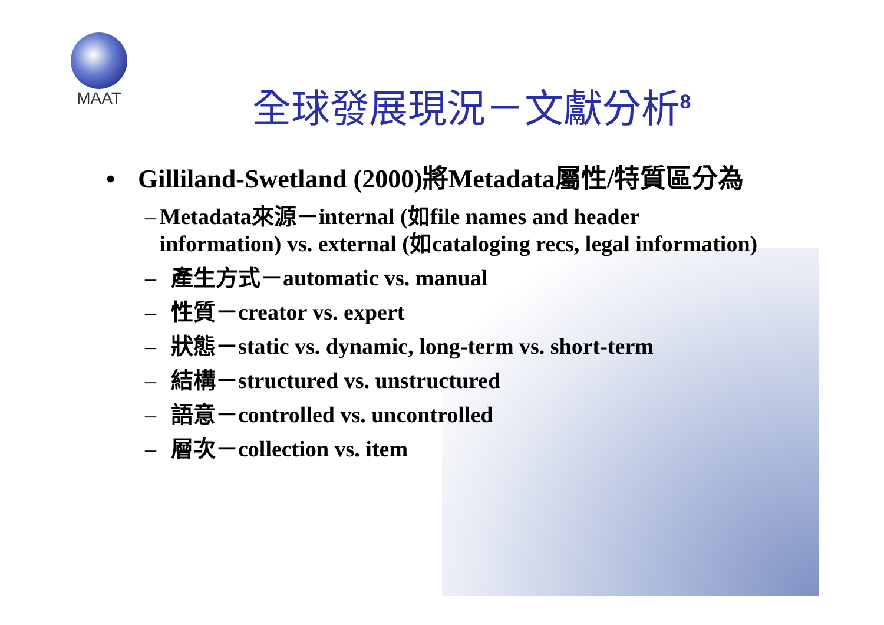MAAT
全球發展現況－文獻分析<sup>8</sup>
• Gilliland-Swetland (2000)將Metadata屬性/特質區分為
– Metadata來源－internal (如file names and header information) vs. external (如cataloging recs, legal information)
– 產生方式－automatic vs. manual
– 性質－creator vs. expert
– 狀態－static vs. dynamic, long-term vs. short-term
– 結構－structured vs. unstructured
– 語意－controlled vs. uncontrolled
– 層次－collection vs. item